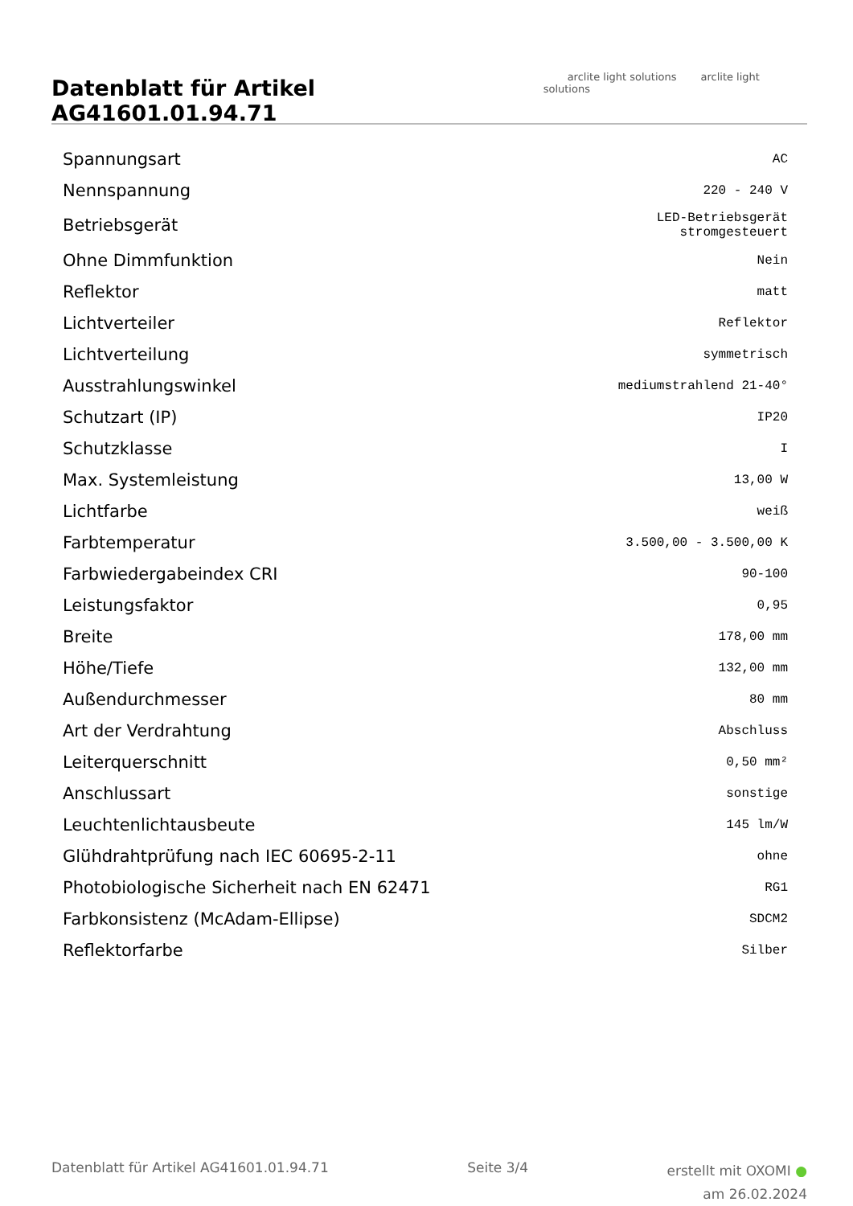Datenblatt für Artikel AG41601.01.94.71
arclite light solutions arclite light solutions
| Spannungsart | AC |
| Nennspannung | 220 - 240 V |
| Betriebsgerät | LED-Betriebsgerät stromgesteuert |
| Ohne Dimmfunktion | Nein |
| Reflektor | matt |
| Lichtverteiler | Reflektor |
| Lichtverteilung | symmetrisch |
| Ausstrahlungswinkel | mediumstrahlend 21-40° |
| Schutzart (IP) | IP20 |
| Schutzklasse | I |
| Max. Systemleistung | 13,00 W |
| Lichtfarbe | weiß |
| Farbtemperatur | 3.500,00 - 3.500,00 K |
| Farbwiedergabeindex CRI | 90-100 |
| Leistungsfaktor | 0,95 |
| Breite | 178,00 mm |
| Höhe/Tiefe | 132,00 mm |
| Außendurchmesser | 80 mm |
| Art der Verdrahtung | Abschluss |
| Leiterquerschnitt | 0,50 mm² |
| Anschlussart | sonstige |
| Leuchtenlichtausbeute | 145 lm/W |
| Glühdrahtprüfung nach IEC 60695-2-11 | ohne |
| Photobiologische Sicherheit nach EN 62471 | RG1 |
| Farbkonsistenz (McAdam-Ellipse) | SDCM2 |
| Reflektorfarbe | Silber |
Datenblatt für Artikel AG41601.01.94.71
Seite 3/4
erstellt mit OXOMI ●
am 26.02.2024